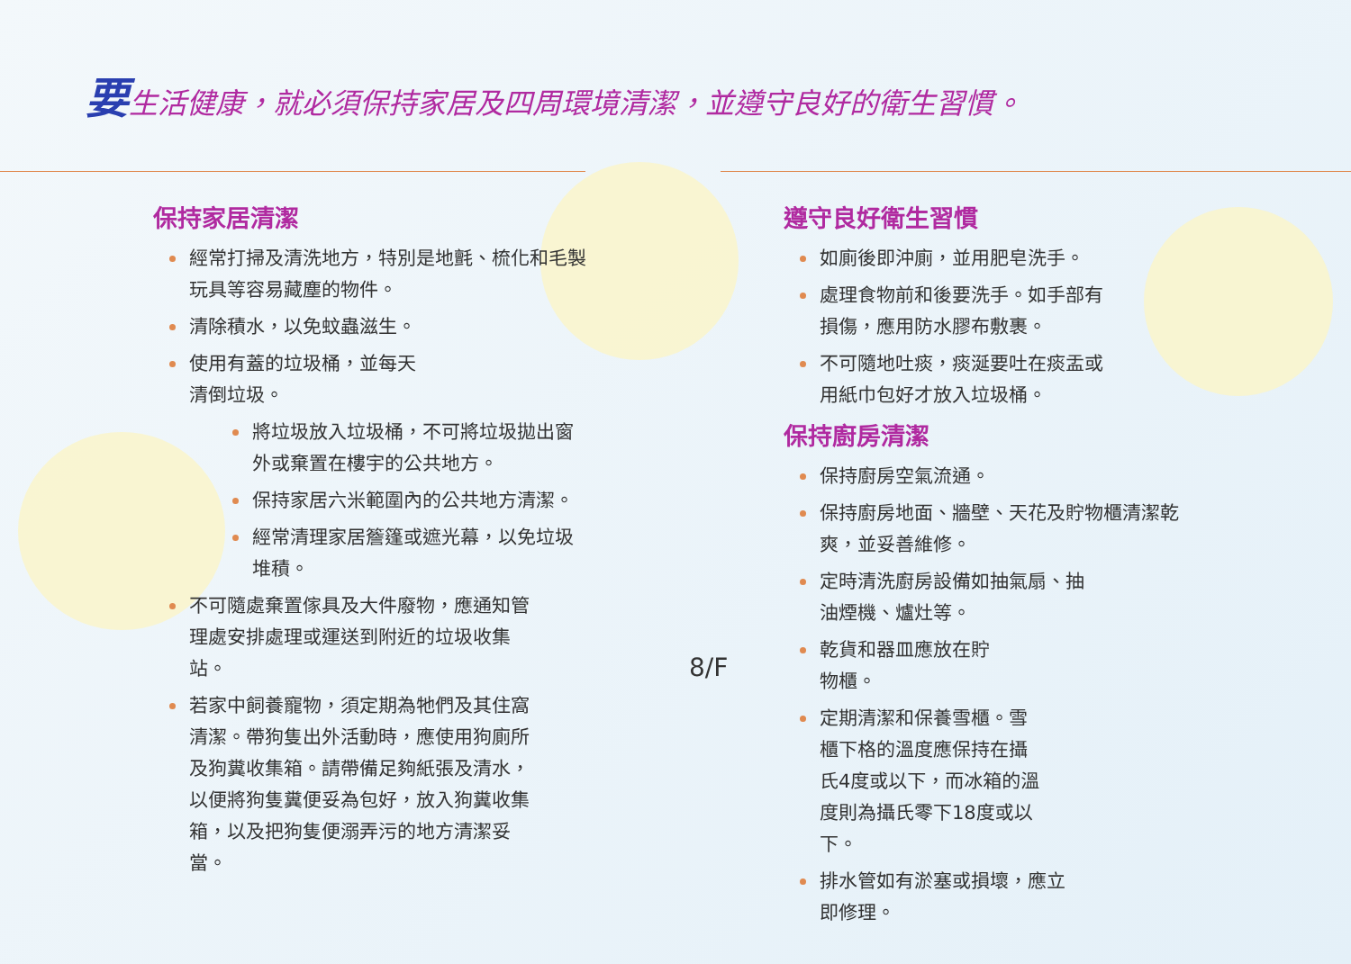要生活健康，就必須保持家居及四周環境清潔，並遵守良好的衛生習慣。
保持家居清潔
經常打掃及清洗地方，特別是地氈、梳化和毛製玩具等容易藏塵的物件。
清除積水，以免蚊蟲滋生。
使用有蓋的垃圾桶，並每天
清倒垃圾。
將垃圾放入垃圾桶，不可將垃圾拋出窗外或棄置在樓宇的公共地方。
保持家居六米範圍內的公共地方清潔。
經常清理家居簷篷或遮光幕，以免垃圾堆積。
不可隨處棄置傢具及大件廢物，應通知管理處安排處理或運送到附近的垃圾收集站。
若家中飼養寵物，須定期為牠們及其住窩清潔。帶狗隻出外活動時，應使用狗廁所及狗糞收集箱。請帶備足夠紙張及清水，以便將狗隻糞便妥為包好，放入狗糞收集箱，以及把狗隻便溺弄污的地方清潔妥當。
8/F
遵守良好衛生習慣
如廁後即沖廁，並用肥皂洗手。
處理食物前和後要洗手。如手部有損傷，應用防水膠布敷裹。
不可隨地吐痰，痰涎要吐在痰盂或用紙巾包好才放入垃圾桶。
保持廚房清潔
保持廚房空氣流通。
保持廚房地面、牆壁、天花及貯物櫃清潔乾爽，並妥善維修。
定時清洗廚房設備如抽氣扇、抽油煙機、爐灶等。
乾貨和器皿應放在貯物櫃。
定期清潔和保養雪櫃。雪櫃下格的溫度應保持在攝氏4度或以下，而冰箱的溫度則為攝氏零下18度或以下。
排水管如有淤塞或損壞，應立即修理。